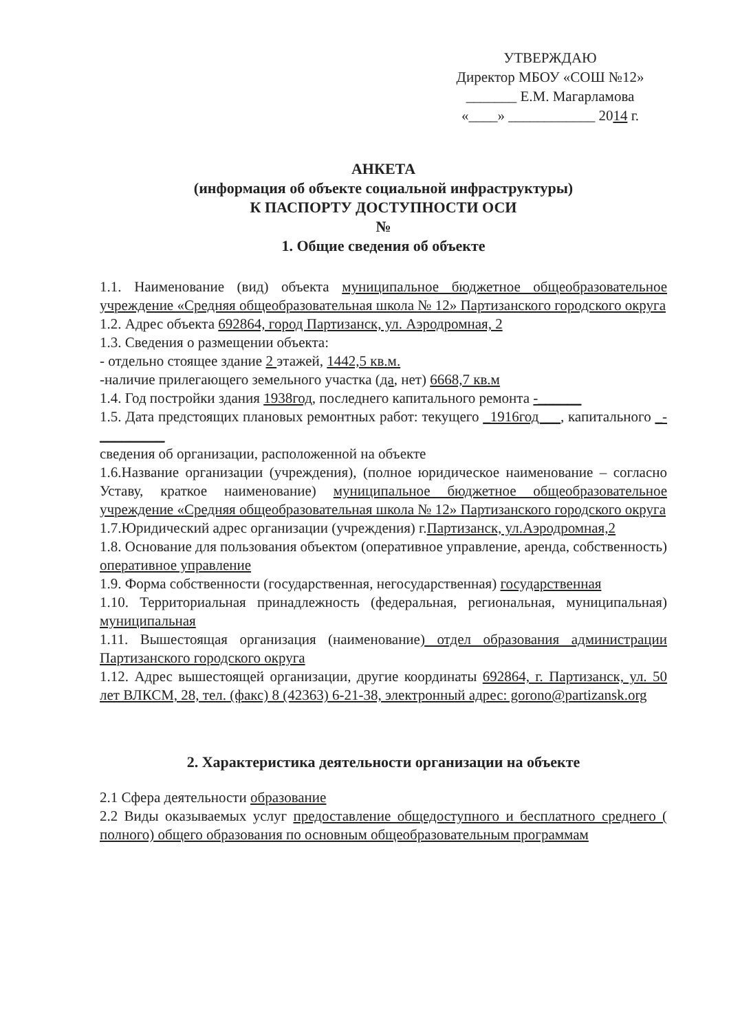УТВЕРЖДАЮ
Директор МБОУ «СОШ №12»
_______ Е.М. Магарламова
«____» ____________ 2014 г.
АНКЕТА
(информация об объекте социальной инфраструктуры)
К ПАСПОРТУ ДОСТУПНОСТИ ОСИ
№
1. Общие сведения об объекте
1.1. Наименование (вид) объекта муниципальное бюджетное общеобразовательное учреждение «Средняя общеобразовательная школа № 12» Партизанского городского округа
1.2. Адрес объекта 692864, город Партизанск, ул. Аэродромная, 2
1.3. Сведения о размещении объекта:
- отдельно стоящее здание 2 этажей, 1442,5 кв.м.
-наличие прилегающего земельного участка (да, нет) 6668,7 кв.м
1.4. Год постройки здания 1938год, последнего капитального ремонта -______
1.5. Дата предстоящих плановых ремонтных работ: текущего _1916год___, капитального _-_________
сведения об организации, расположенной на объекте
1.6.Название организации (учреждения), (полное юридическое наименование – согласно Уставу, краткое наименование) муниципальное бюджетное общеобразовательное учреждение «Средняя общеобразовательная школа № 12» Партизанского городского округа
1.7.Юридический адрес организации (учреждения) г.Партизанск, ул.Аэродромная,2
1.8. Основание для пользования объектом (оперативное управление, аренда, собственность) оперативное управление
1.9. Форма собственности (государственная, негосударственная) государственная
1.10. Территориальная принадлежность (федеральная, региональная, муниципальная) муниципальная
1.11. Вышестоящая организация (наименование) отдел образования администрации Партизанского городского округа
1.12. Адрес вышестоящей организации, другие координаты 692864, г. Партизанск, ул. 50 лет ВЛКСМ, 28, тел. (факс) 8 (42363) 6-21-38, электронный адрес: gorono@partizansk.org
2. Характеристика деятельности организации на объекте
2.1 Сфера деятельности образование
2.2 Виды оказываемых услуг предоставление общедоступного и бесплатного среднего ( полного) общего образования по основным общеобразовательным программам